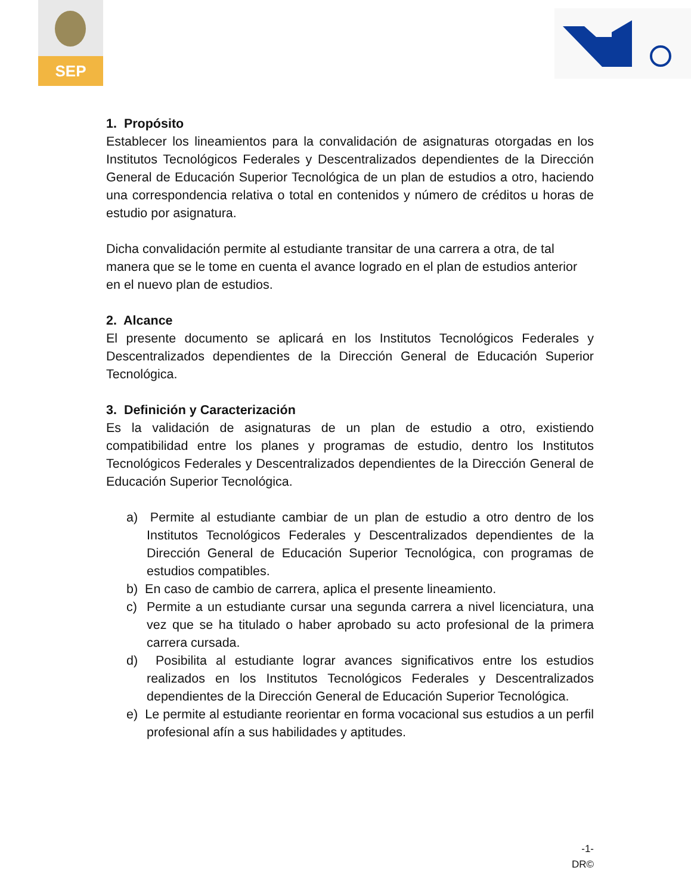SEP
1. Propósito
Establecer los lineamientos para la convalidación de asignaturas otorgadas en los Institutos Tecnológicos Federales y Descentralizados dependientes de la Dirección General de Educación Superior Tecnológica de un plan de estudios a otro, haciendo una correspondencia relativa o total en contenidos y número de créditos u horas de estudio por asignatura.
Dicha convalidación permite al estudiante transitar de una carrera a otra, de tal manera que se le tome en cuenta el avance logrado en el plan de estudios anterior en el nuevo plan de estudios.
2. Alcance
El presente documento se aplicará en los Institutos Tecnológicos Federales y Descentralizados dependientes de la Dirección General de Educación Superior Tecnológica.
3. Definición y Caracterización
Es la validación de asignaturas de un plan de estudio a otro, existiendo compatibilidad entre los planes y programas de estudio, dentro los Institutos Tecnológicos Federales y Descentralizados dependientes de la Dirección General de Educación Superior Tecnológica.
a) Permite al estudiante cambiar de un plan de estudio a otro dentro de los Institutos Tecnológicos Federales y Descentralizados dependientes de la Dirección General de Educación Superior Tecnológica, con programas de estudios compatibles.
b) En caso de cambio de carrera, aplica el presente lineamiento.
c) Permite a un estudiante cursar una segunda carrera a nivel licenciatura, una vez que se ha titulado o haber aprobado su acto profesional de la primera carrera cursada.
d) Posibilita al estudiante lograr avances significativos entre los estudios realizados en los Institutos Tecnológicos Federales y Descentralizados dependientes de la Dirección General de Educación Superior Tecnológica.
e) Le permite al estudiante reorientar en forma vocacional sus estudios a un perfil profesional afín a sus habilidades y aptitudes.
-1-
DR©